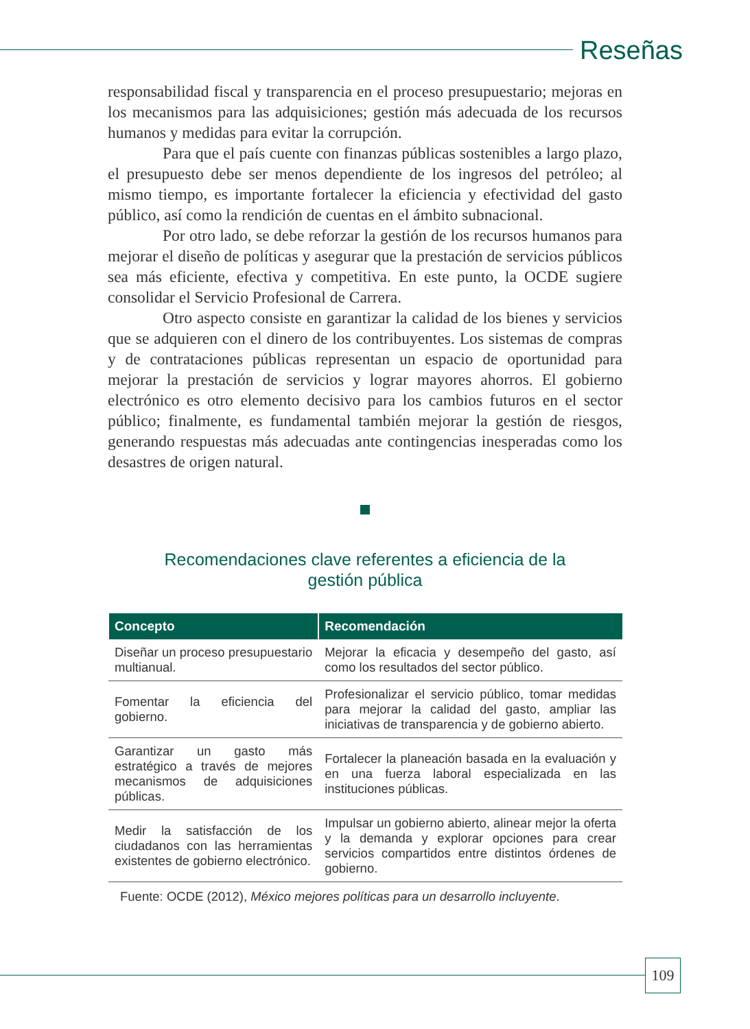Reseñas
responsabilidad fiscal y transparencia en el proceso presupuestario; mejoras en los mecanismos para las adquisiciones; gestión más adecuada de los recursos humanos y medidas para evitar la corrupción.
Para que el país cuente con finanzas públicas sostenibles a largo plazo, el presupuesto debe ser menos dependiente de los ingresos del petróleo; al mismo tiempo, es importante fortalecer la eficiencia y efectividad del gasto público, así como la rendición de cuentas en el ámbito subnacional.
Por otro lado, se debe reforzar la gestión de los recursos humanos para mejorar el diseño de políticas y asegurar que la prestación de servicios públicos sea más eficiente, efectiva y competitiva. En este punto, la OCDE sugiere consolidar el Servicio Profesional de Carrera.
Otro aspecto consiste en garantizar la calidad de los bienes y servicios que se adquieren con el dinero de los contribuyentes. Los sistemas de compras y de contrataciones públicas representan un espacio de oportunidad para mejorar la prestación de servicios y lograr mayores ahorros. El gobierno electrónico es otro elemento decisivo para los cambios futuros en el sector público; finalmente, es fundamental también mejorar la gestión de riesgos, generando respuestas más adecuadas ante contingencias inesperadas como los desastres de origen natural.
Recomendaciones clave referentes a eficiencia de la
gestión pública
| Concepto | Recomendación |
| --- | --- |
| Diseñar un proceso presupuestario multianual. | Mejorar la eficacia y desempeño del gasto, así como los resultados del sector público. |
| Fomentar la eficiencia del gobierno. | Profesionalizar el servicio público, tomar medidas para mejorar la calidad del gasto, ampliar las iniciativas de transparencia y de gobierno abierto. |
| Garantizar un gasto más estratégico a través de mejores mecanismos de adquisiciones públicas. | Fortalecer la planeación basada en la evaluación y en una fuerza laboral especializada en las instituciones públicas. |
| Medir la satisfacción de los ciudadanos con las herramientas existentes de gobierno electrónico. | Impulsar un gobierno abierto, alinear mejor la oferta y la demanda y explorar opciones para crear servicios compartidos entre distintos órdenes de gobierno. |
Fuente: OCDE (2012), México mejores políticas para un desarrollo incluyente.
109